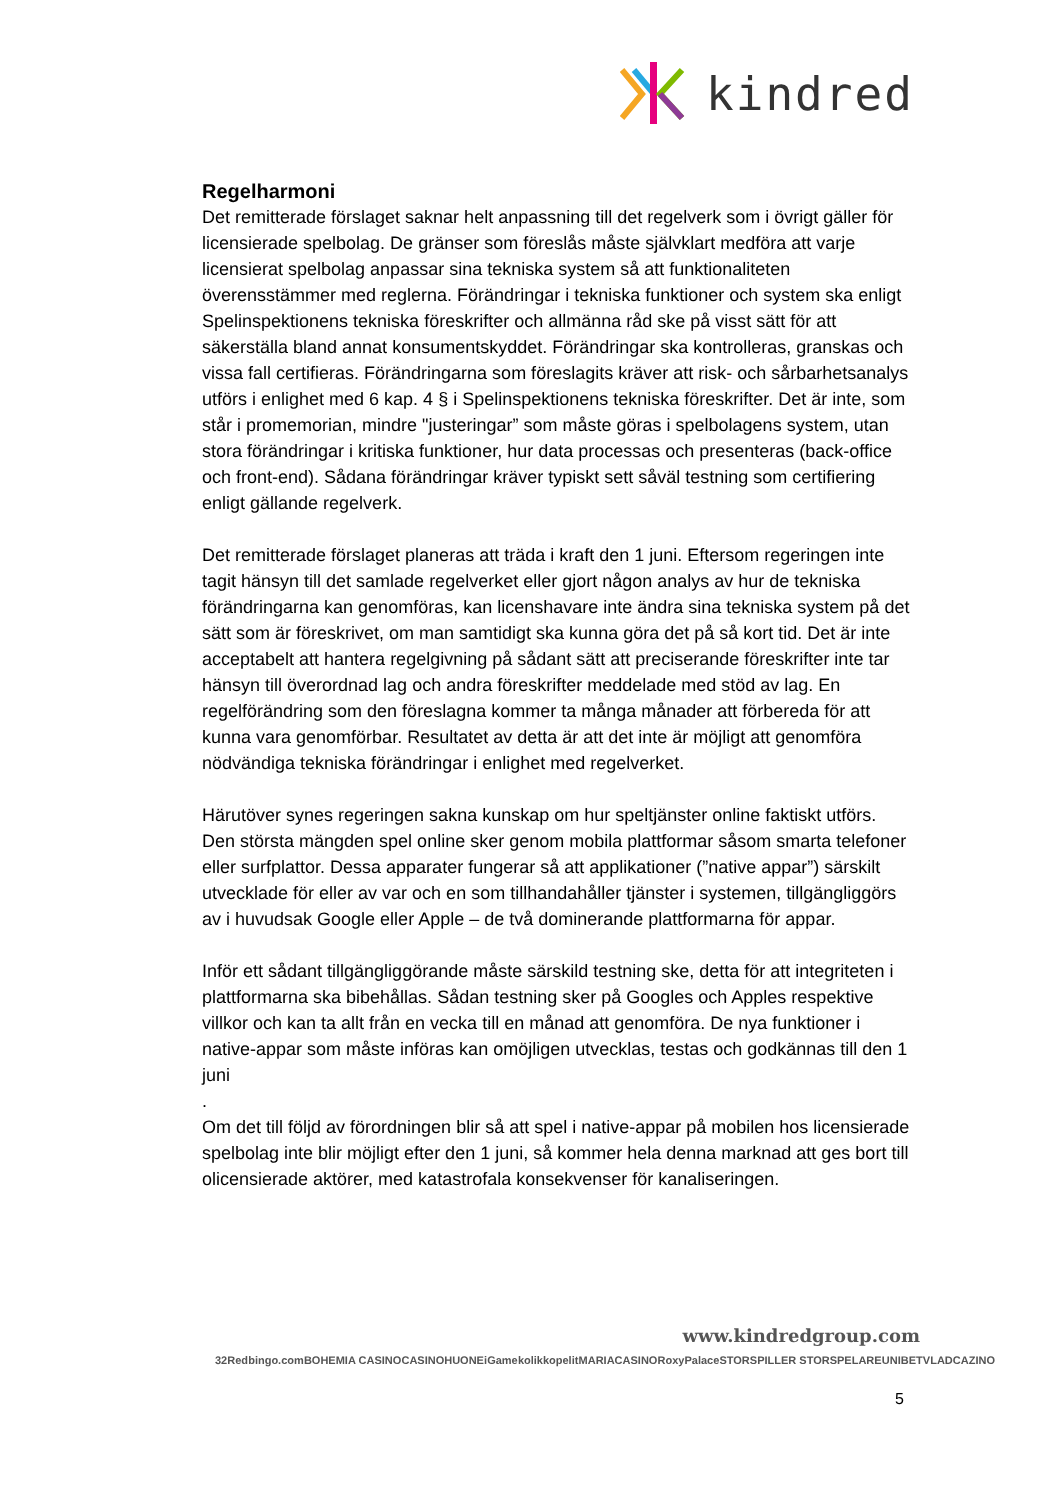kindred
Regelharmoni
Det remitterade förslaget saknar helt anpassning till det regelverk som i övrigt gäller för licensierade spelbolag. De gränser som föreslås måste självklart medföra att varje licensierat spelbolag anpassar sina tekniska system så att funktionaliteten överensstämmer med reglerna. Förändringar i tekniska funktioner och system ska enligt Spelinspektionens tekniska föreskrifter och allmänna råd ske på visst sätt för att säkerställa bland annat konsumentskyddet. Förändringar ska kontrolleras, granskas och vissa fall certifieras. Förändringarna som föreslagits kräver att risk- och sårbarhetsanalys utförs i enlighet med 6 kap. 4 § i Spelinspektionens tekniska föreskrifter. Det är inte, som står i promemorian, mindre "justeringar” som måste göras i spelbolagens system, utan stora förändringar i kritiska funktioner, hur data processas och presenteras (back-office och front-end). Sådana förändringar kräver typiskt sett såväl testning som certifiering enligt gällande regelverk.
Det remitterade förslaget planeras att träda i kraft den 1 juni. Eftersom regeringen inte tagit hänsyn till det samlade regelverket eller gjort någon analys av hur de tekniska förändringarna kan genomföras, kan licenshavare inte ändra sina tekniska system på det sätt som är föreskrivet, om man samtidigt ska kunna göra det på så kort tid. Det är inte acceptabelt att hantera regelgivning på sådant sätt att preciserande föreskrifter inte tar hänsyn till överordnad lag och andra föreskrifter meddelade med stöd av lag. En regelförändring som den föreslagna kommer ta många månader att förbereda för att kunna vara genomförbar. Resultatet av detta är att det inte är möjligt att genomföra nödvändiga tekniska förändringar i enlighet med regelverket.
Härutöver synes regeringen sakna kunskap om hur speltjänster online faktiskt utförs. Den största mängden spel online sker genom mobila plattformar såsom smarta telefoner eller surfplattor. Dessa apparater fungerar så att applikationer (”native appar”) särskilt utvecklade för eller av var och en som tillhandahåller tjänster i systemen, tillgängliggörs av i huvudsak Google eller Apple – de två dominerande plattformarna för appar.
Inför ett sådant tillgängliggörande måste särskild testning ske, detta för att integriteten i plattformarna ska bibehållas. Sådan testning sker på Googles och Apples respektive villkor och kan ta allt från en vecka till en månad att genomföra. De nya funktioner i native-appar som måste införas kan omöjligen utvecklas, testas och godkännas till den 1 juni
.
Om det till följd av förordningen blir så att spel i native-appar på mobilen hos licensierade spelbolag inte blir möjligt efter den 1 juni, så kommer hela denna marknad att ges bort till olicensierade aktörer, med katastrofala konsekvenser för kanaliseringen.
www.kindredgroup.com
32Red bingo.com BOHEMIA CASINO CASINOHUONE iGame kolikkopelit MARIACASINO RoxyPalace STORSPILLER STORSPELARE UNIBET VLADCAZINO
5